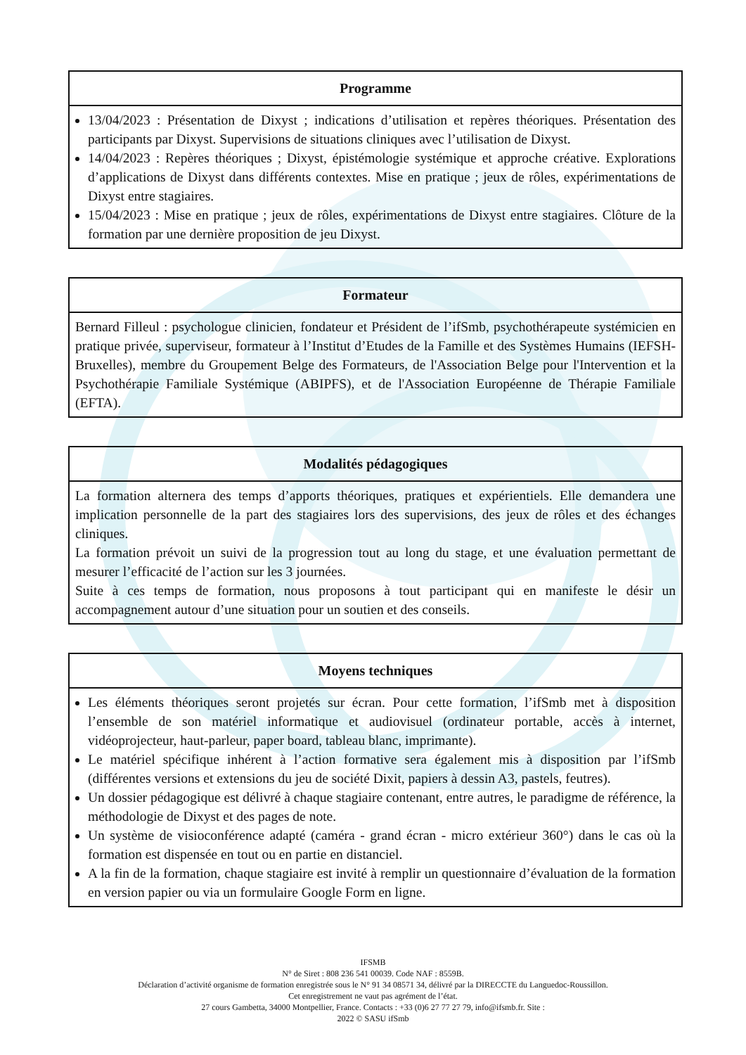| Programme |
| --- |
| 13/04/2023 : Présentation de Dixyst ; indications d’utilisation et repères théoriques. Présentation des participants par Dixyst. Supervisions de situations cliniques avec l’utilisation de Dixyst. 14/04/2023 : Repères théoriques ; Dixyst, épistémologie systémique et approche créative. Explorations d’applications de Dixyst dans différents contextes. Mise en pratique ; jeux de rôles, expérimentations de Dixyst entre stagiaires. 15/04/2023 : Mise en pratique ; jeux de rôles, expérimentations de Dixyst entre stagiaires. Clôture de la formation par une dernière proposition de jeu Dixyst. |
| Formateur |
| --- |
| Bernard Filleul : psychologue clinicien, fondateur et Président de l’ifSmb, psychothérapeute systémicien en pratique privée, superviseur, formateur à l’Institut d’Etudes de la Famille et des Systèmes Humains (IEFSH-Bruxelles), membre du Groupement Belge des Formateurs, de l'Association Belge pour l'Intervention et la Psychothérapie Familiale Systémique (ABIPFS), et de l'Association Européenne de Thérapie Familiale (EFTA). |
| Modalités pédagogiques |
| --- |
| La formation alternera des temps d’apports théoriques, pratiques et expérientiels. Elle demandera une implication personnelle de la part des stagiaires lors des supervisions, des jeux de rôles et des échanges cliniques. La formation prévoit un suivi de la progression tout au long du stage, et une évaluation permettant de mesurer l’efficacité de l’action sur les 3 journées. Suite à ces temps de formation, nous proposons à tout participant qui en manifeste le désir un accompagnement autour d’une situation pour un soutien et des conseils. |
| Moyens techniques |
| --- |
| Les éléments théoriques seront projetés sur écran. Pour cette formation, l’ifSmb met à disposition l’ensemble de son matériel informatique et audiovisuel (ordinateur portable, accès à internet, vidéoprojecteur, haut-parleur, paper board, tableau blanc, imprimante). Le matériel spécifique inhérent à l’action formative sera également mis à disposition par l’ifSmb (différentes versions et extensions du jeu de société Dixit, papiers à dessin A3, pastels, feutres). Un dossier pédagogique est délivré à chaque stagiaire contenant, entre autres, le paradigme de référence, la méthodologie de Dixyst et des pages de note. Un système de visioconférence adapté (caméra - grand écran - micro extérieur 360°) dans le cas où la formation est dispensée en tout ou en partie en distanciel. A la fin de la formation, chaque stagiaire est invité à remplir un questionnaire d’évaluation de la formation en version papier ou via un formulaire Google Form en ligne. |
IFSMB
N° de Siret : 808 236 541 00039. Code NAF : 8559B.
Déclaration d’activité organisme de formation enregistrée sous le N° 91 34 08571 34, délivré par la DIRECCTE du Languedoc-Roussillon.
Cet enregistrement ne vaut pas agrément de l’état.
27 cours Gambetta, 34000 Montpellier, France. Contacts : +33 (0)6 27 77 27 79, info@ifsmb.fr. Site :
2022 © SASU ifSmb